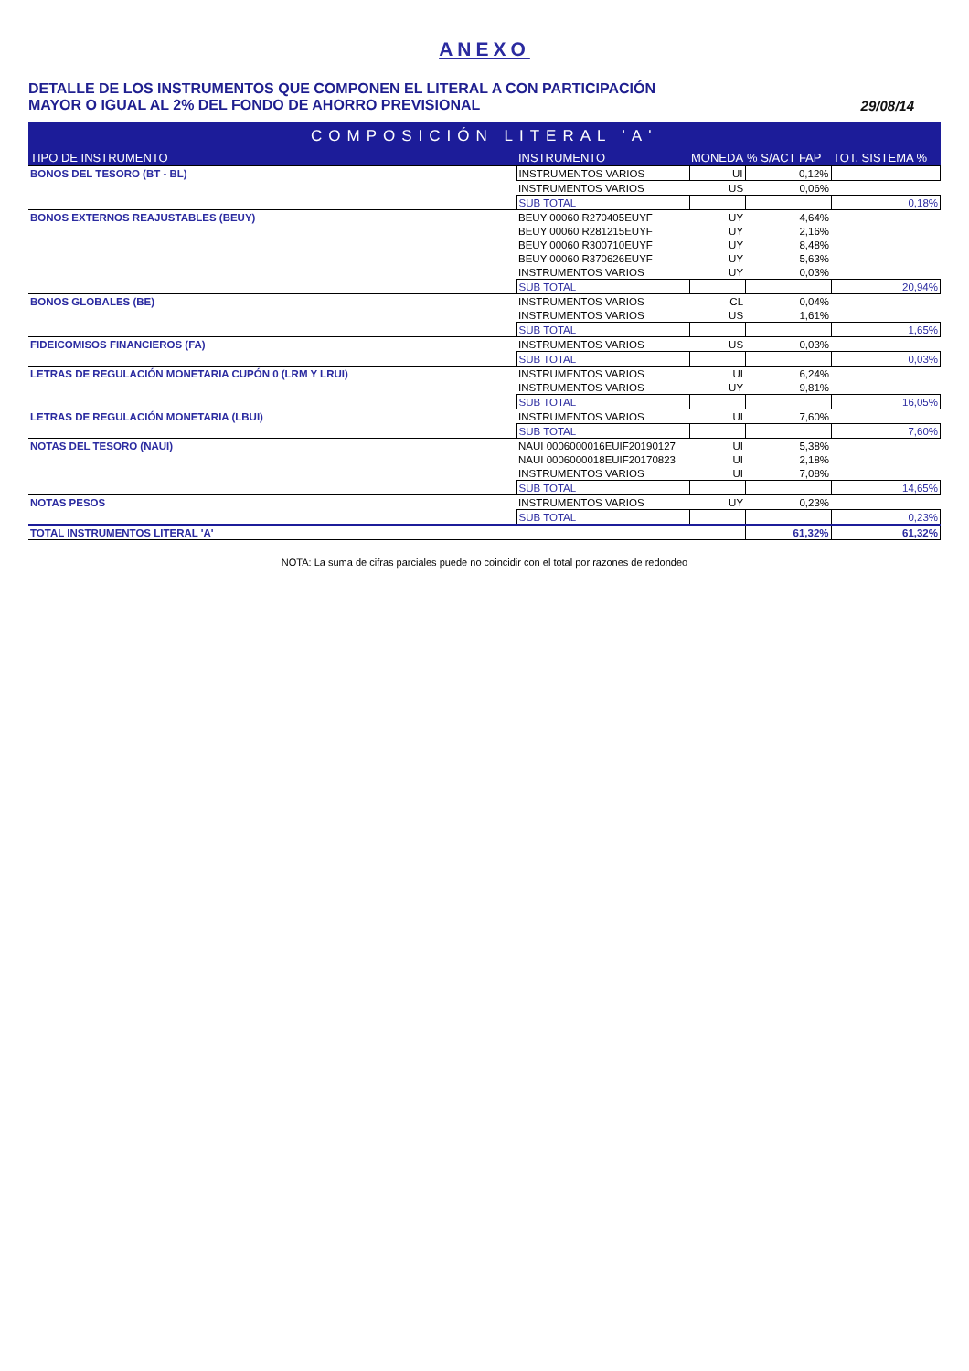ANEXO
DETALLE DE LOS INSTRUMENTOS QUE COMPONEN EL LITERAL A CON PARTICIPACIÓN
MAYOR O IGUAL AL 2% DEL FONDO DE AHORRO PREVISIONAL
29/08/14
| COMPOSICIÓN LITERAL 'A' | | | | |
| --- | --- | --- | --- | --- |
| TIPO DE INSTRUMENTO | INSTRUMENTO | MONEDA | % S/ACT FAP | TOT. SISTEMA % |
| BONOS DEL TESORO (BT - BL) | INSTRUMENTOS VARIOS | UI | 0,12% | |
| | INSTRUMENTOS VARIOS | US | 0,06% | |
| | SUB TOTAL | | | 0,18% |
| BONOS EXTERNOS REAJUSTABLES (BEUY) | BEUY 00060 R270405EUYF | UY | 4,64% | |
| | BEUY 00060 R281215EUYF | UY | 2,16% | |
| | BEUY 00060 R300710EUYF | UY | 8,48% | |
| | BEUY 00060 R370626EUYF | UY | 5,63% | |
| | INSTRUMENTOS VARIOS | UY | 0,03% | |
| | SUB TOTAL | | | 20,94% |
| BONOS GLOBALES (BE) | INSTRUMENTOS VARIOS | CL | 0,04% | |
| | INSTRUMENTOS VARIOS | US | 1,61% | |
| | SUB TOTAL | | | 1,65% |
| FIDEICOMISOS FINANCIEROS (FA) | INSTRUMENTOS VARIOS | US | 0,03% | |
| | SUB TOTAL | | | 0,03% |
| LETRAS DE REGULACIÓN MONETARIA CUPÓN 0 (LRM Y LRUI) | INSTRUMENTOS VARIOS | UI | 6,24% | |
| | INSTRUMENTOS VARIOS | UY | 9,81% | |
| | SUB TOTAL | | | 16,05% |
| LETRAS DE REGULACIÓN MONETARIA (LBUI) | INSTRUMENTOS VARIOS | UI | 7,60% | |
| | SUB TOTAL | | | 7,60% |
| NOTAS DEL TESORO (NAUI) | NAUI 0006000016EUIF20190127 | UI | 5,38% | |
| | NAUI 0006000018EUIF20170823 | UI | 2,18% | |
| | INSTRUMENTOS VARIOS | UI | 7,08% | |
| | SUB TOTAL | | | 14,65% |
| NOTAS PESOS | INSTRUMENTOS VARIOS | UY | 0,23% | |
| | SUB TOTAL | | | 0,23% |
| TOTAL INSTRUMENTOS LITERAL 'A' | | | 61,32% | 61,32% |
NOTA: La suma de cifras parciales puede no coincidir con el total por razones de redondeo